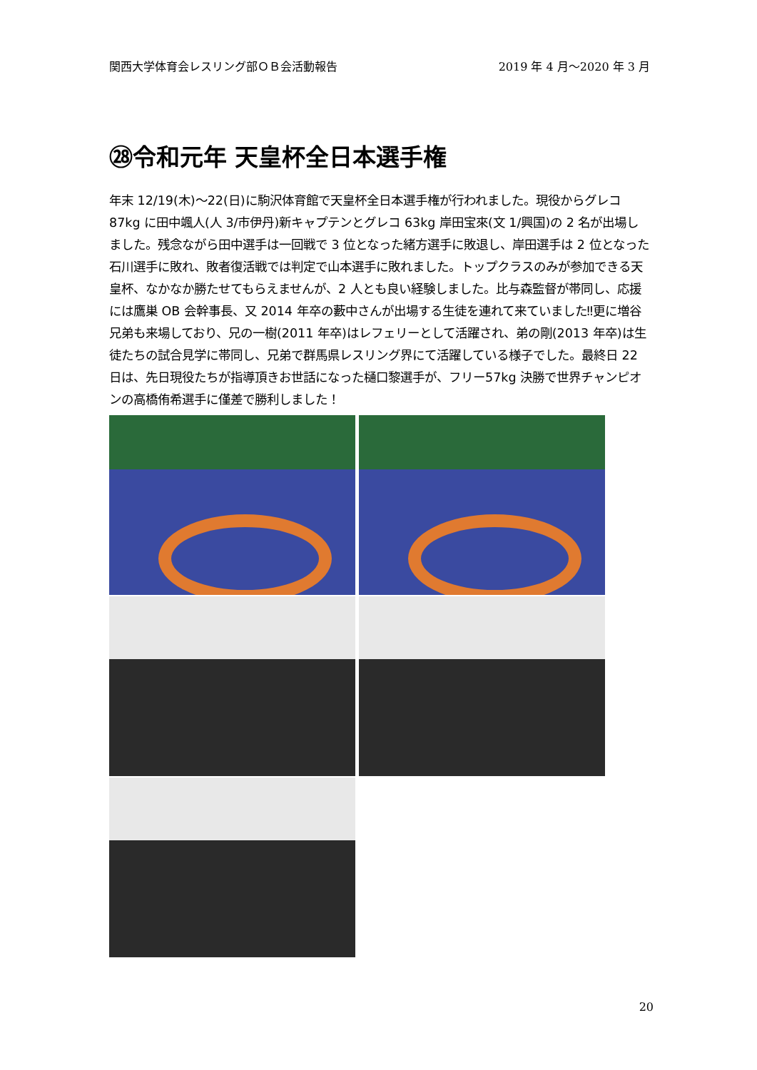関西大学体育会レスリング部ＯＢ会活動報告 2019 年 4 月～2020 年 3 月
㉘令和元年 天皇杯全日本選手権
年末 12/19(木)～22(日)に駒沢体育館で天皇杯全日本選手権が行われました。現役からグレコ 87kg に田中颯人(人 3/市伊丹)新キャプテンとグレコ 63kg 岸田宝來(文 1/興国)の 2 名が出場しました。残念ながら田中選手は一回戦で 3 位となった緒方選手に敗退し、岸田選手は 2 位となった石川選手に敗れ、敗者復活戦では判定で山本選手に敗れました。トップクラスのみが参加できる天皇杯、なかなか勝たせてもらえませんが、2 人とも良い経験しました。比与森監督が帯同し、応援には鷹巣 OB 会幹事長、又 2014 年卒の藪中さんが出場する生徒を連れて来ていました‼更に増谷兄弟も来場しており、兄の一樹(2011 年卒)はレフェリーとして活躍され、弟の剛(2013 年卒)は生徒たちの試合見学に帯同し、兄弟で群馬県レスリング界にて活躍している様子でした。最終日 22 日は、先日現役たちが指導頂きお世話になった樋口黎選手が、フリー57kg 決勝で世界チャンピオンの高橋侑希選手に僅差で勝利しました！
20